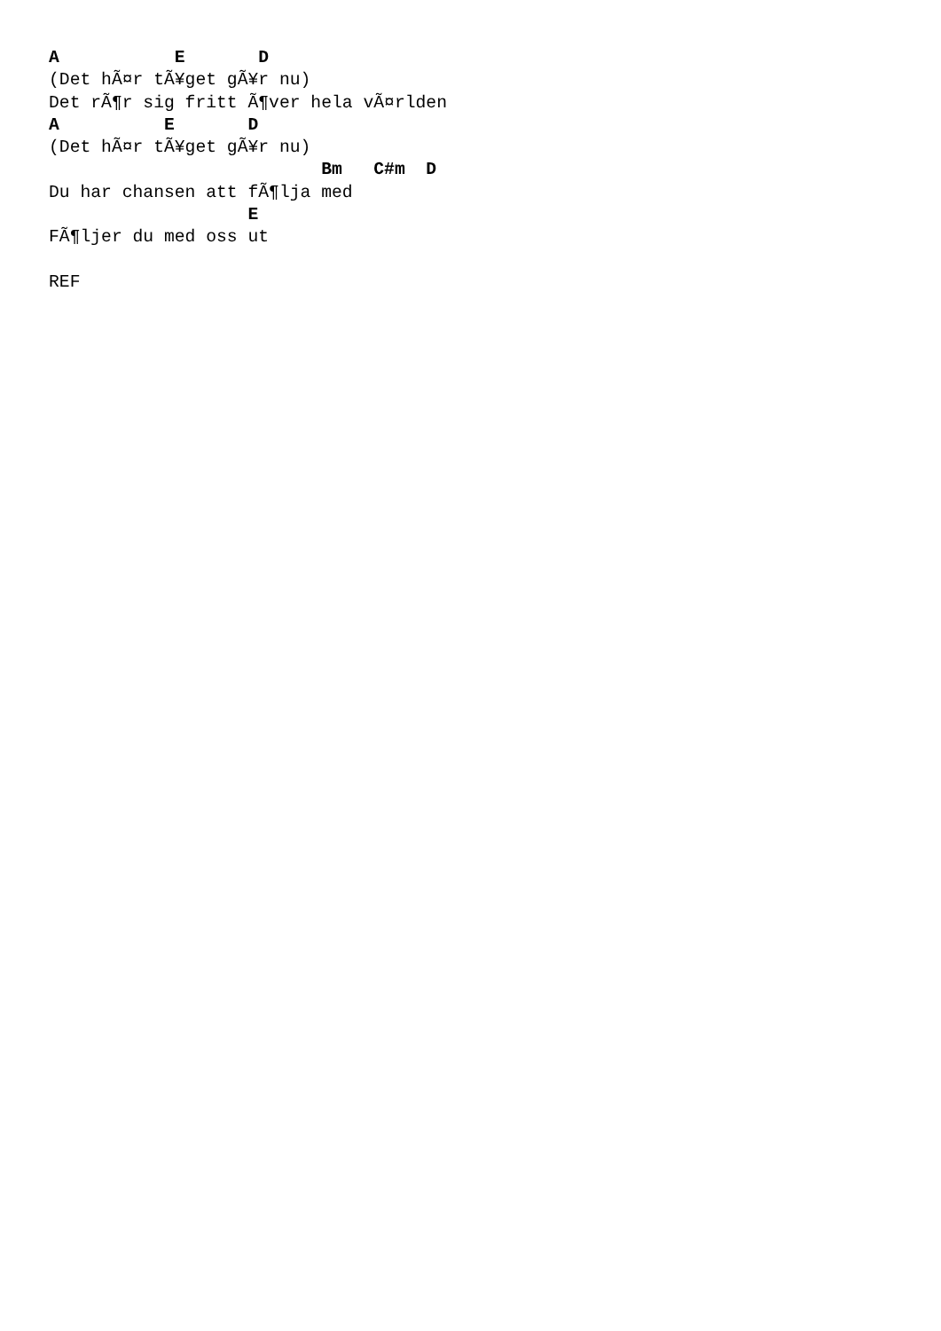A           E       D
(Det hÃ¤r tÃ¥get gÃ¥r nu)
Det rÃ¶r sig fritt Ã¶ver hela vÃ¤rlden
A          E       D
(Det hÃ¤r tÃ¥get gÃ¥r nu)
                          Bm   C#m  D
Du har chansen att fÃ¶lja med
                   E
FÃ¶ljer du med oss ut

REF